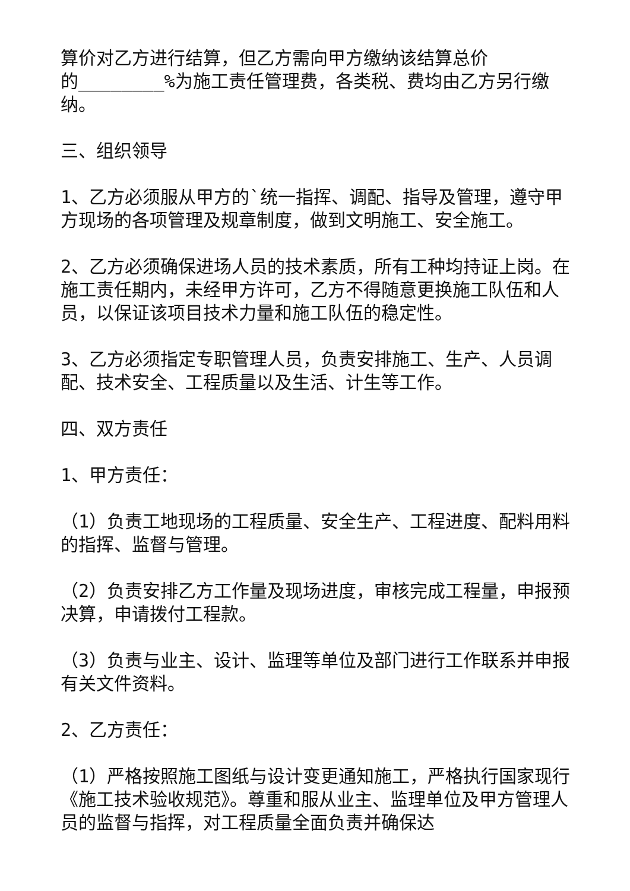算价对乙方进行结算，但乙方需向甲方缴纳该结算总价
的________%为施工责任管理费，各类税、费均由乙方另行缴纳。
三、组织领导
1、乙方必须服从甲方的`统一指挥、调配、指导及管理，遵守甲方现场的各项管理及规章制度，做到文明施工、安全施工。
2、乙方必须确保进场人员的技术素质，所有工种均持证上岗。在施工责任期内，未经甲方许可，乙方不得随意更换施工队伍和人员，以保证该项目技术力量和施工队伍的稳定性。
3、乙方必须指定专职管理人员，负责安排施工、生产、人员调配、技术安全、工程质量以及生活、计生等工作。
四、双方责任
1、甲方责任：
（1）负责工地现场的工程质量、安全生产、工程进度、配料用料的指挥、监督与管理。
（2）负责安排乙方工作量及现场进度，审核完成工程量，申报预决算，申请拨付工程款。
（3）负责与业主、设计、监理等单位及部门进行工作联系并申报有关文件资料。
2、乙方责任：
（1）严格按照施工图纸与设计变更通知施工，严格执行国家现行《施工技术验收规范》。尊重和服从业主、监理单位及甲方管理人员的监督与指挥，对工程质量全面负责并确保达